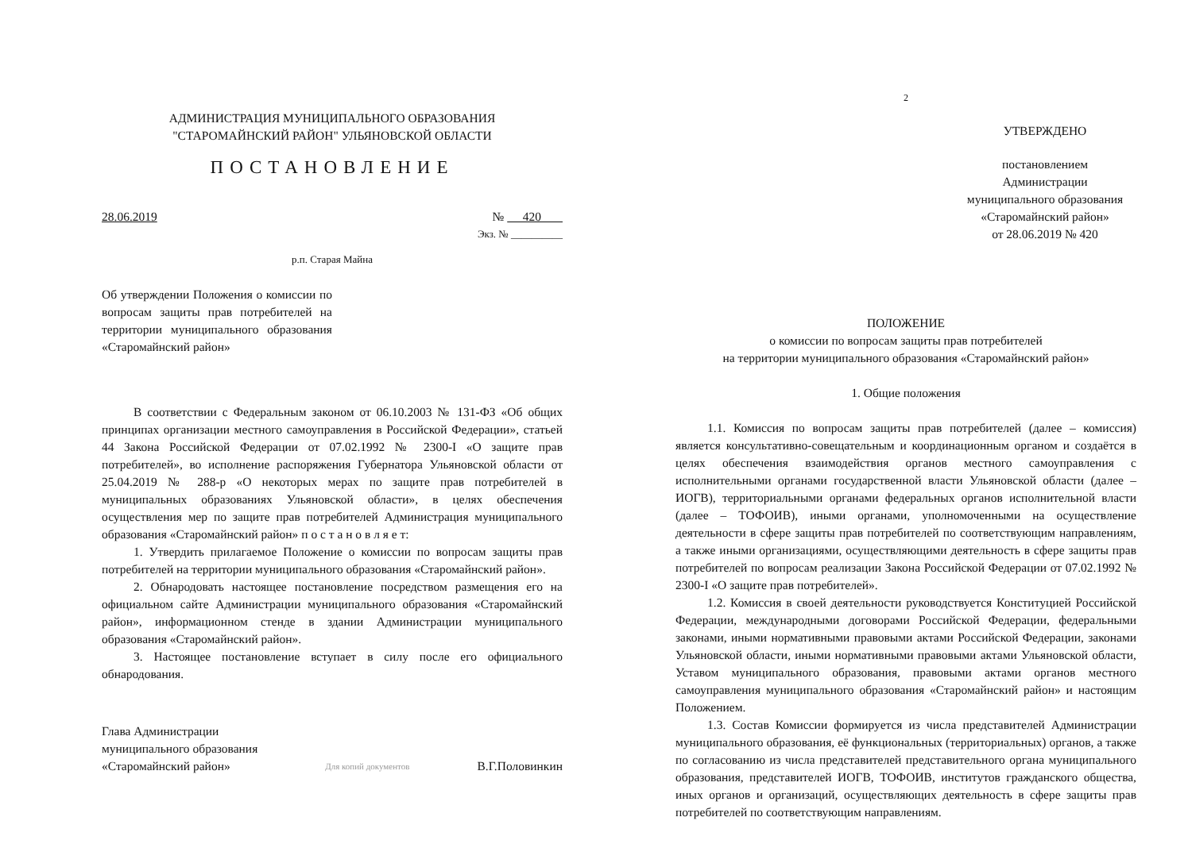АДМИНИСТРАЦИЯ МУНИЦИПАЛЬНОГО ОБРАЗОВАНИЯ
"СТАРОМАЙНСКИЙ РАЙОН" УЛЬЯНОВСКОЙ ОБЛАСТИ
ПОСТАНОВЛЕНИЕ
28.06.2019 № 420
Экз. № __________
р.п. Старая Майна
Об утверждении Положения о комиссии по вопросам защиты прав потребителей на территории муниципального образования «Старомайнский район»
В соответствии с Федеральным законом от 06.10.2003 № 131-ФЗ «Об общих принципах организации местного самоуправления в Российской Федерации», статьей 44 Закона Российской Федерации от 07.02.1992 № 2300-I «О защите прав потребителей», во исполнение распоряжения Губернатора Ульяновской области от 25.04.2019 № 288-р «О некоторых мерах по защите прав потребителей в муниципальных образованиях Ульяновской области», в целях обеспечения осуществления мер по защите прав потребителей Администрация муниципального образования «Старомайнский район» п о с т а н о в л я е т:
1. Утвердить прилагаемое Положение о комиссии по вопросам защиты прав потребителей на территории муниципального образования «Старомайнский район».
2. Обнародовать настоящее постановление посредством размещения его на официальном сайте Администрации муниципального образования «Старомайнский район», информационном стенде в здании Администрации муниципального образования «Старомайнский район».
3. Настоящее постановление вступает в силу после его официального обнародования.
Глава Администрации
муниципального образования
«Старомайнский район»
Для копий документов
В.Г.Половинкин
2
УТВЕРЖДЕНО
постановлением
Администрации
муниципального образования
«Старомайнский район»
от 28.06.2019 № 420
ПОЛОЖЕНИЕ
о комиссии по вопросам защиты прав потребителей
на территории муниципального образования «Старомайнский район»
1. Общие положения
1.1. Комиссия по вопросам защиты прав потребителей (далее – комиссия) является консультативно-совещательным и координационным органом и создаётся в целях обеспечения взаимодействия органов местного самоуправления с исполнительными органами государственной власти Ульяновской области (далее – ИОГВ), территориальными органами федеральных органов исполнительной власти (далее – ТОФОИВ), иными органами, уполномоченными на осуществление деятельности в сфере защиты прав потребителей по соответствующим направлениям, а также иными организациями, осуществляющими деятельность в сфере защиты прав потребителей по вопросам реализации Закона Российской Федерации от 07.02.1992 № 2300-I «О защите прав потребителей».
1.2. Комиссия в своей деятельности руководствуется Конституцией Российской Федерации, международными договорами Российской Федерации, федеральными законами, иными нормативными правовыми актами Российской Федерации, законами Ульяновской области, иными нормативными правовыми актами Ульяновской области, Уставом муниципального образования, правовыми актами органов местного самоуправления муниципального образования «Старомайнский район» и настоящим Положением.
1.3. Состав Комиссии формируется из числа представителей Администрации муниципального образования, её функциональных (территориальных) органов, а также по согласованию из числа представителей представительного органа муниципального образования, представителей ИОГВ, ТОФОИВ, институтов гражданского общества, иных органов и организаций, осуществляющих деятельность в сфере защиты прав потребителей по соответствующим направлениям.